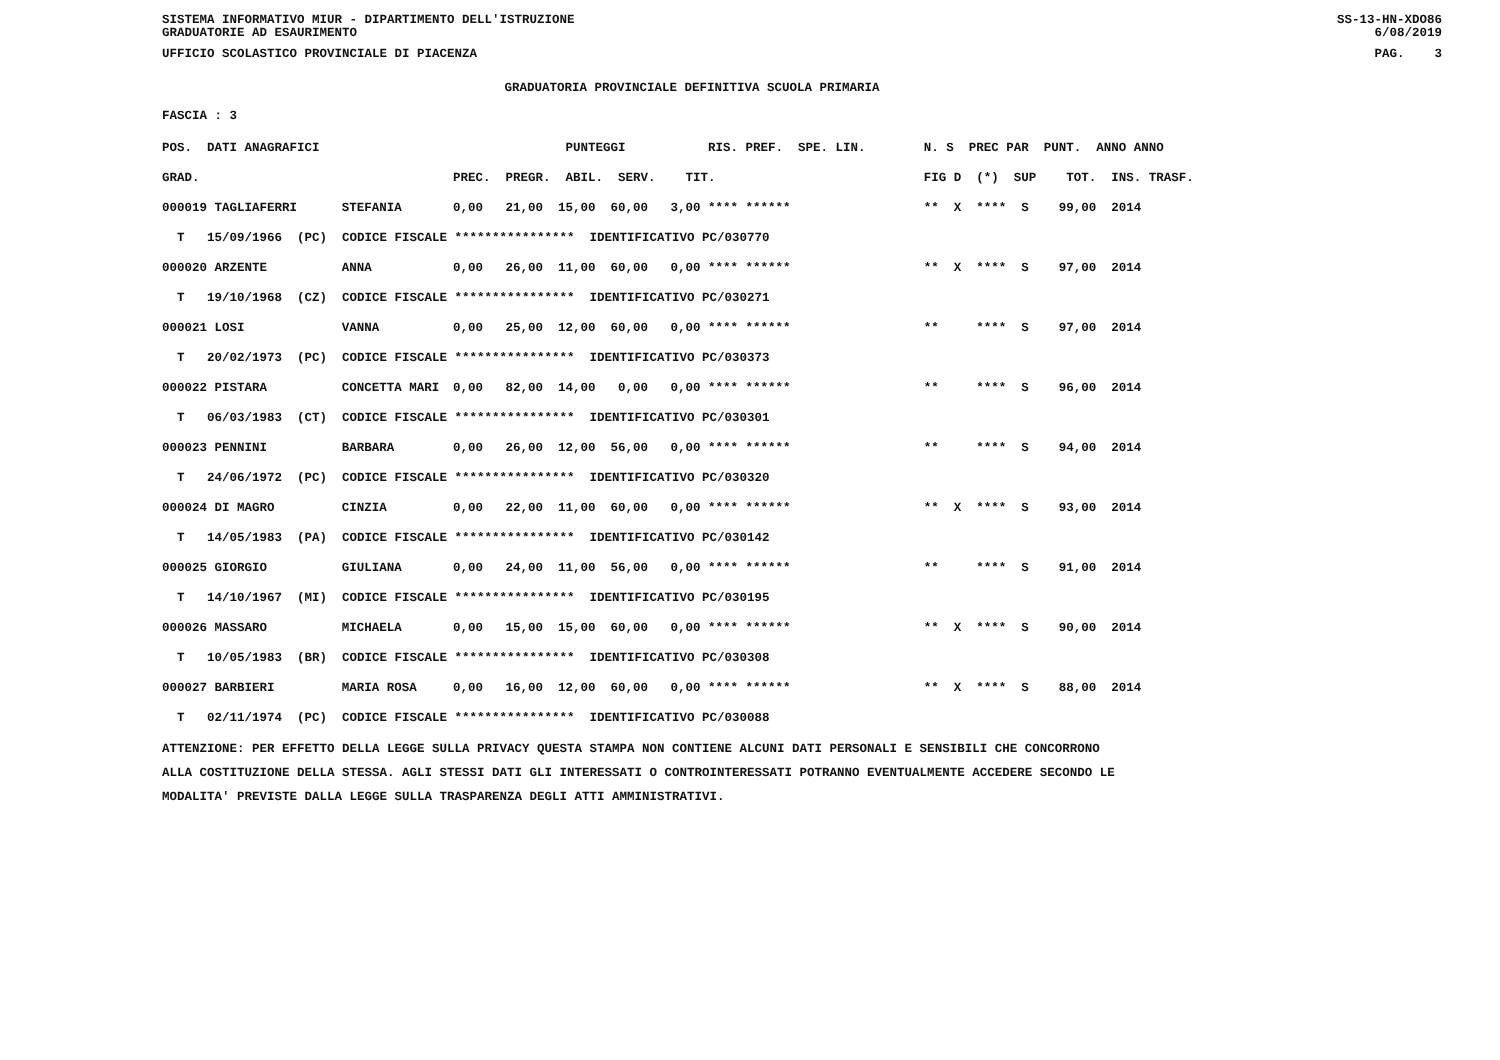SISTEMA INFORMATIVO MIUR - DIPARTIMENTO DELL'ISTRUZIONE
GRADUATORIE AD ESAURIMENTO SS-13-HN-XDO86
6/08/2019
UFFICIO SCOLASTICO PROVINCIALE DI PIACENZA PAG. 3
GRADUATORIA PROVINCIALE DEFINITIVA SCUOLA PRIMARIA
FASCIA : 3
| POS. DATI ANAGRAFICI | | PUNTEGGI RIS. PREF. SPE. LIN. | N. S PREC PAR PUNT. ANNO ANNO |
| --- | --- | --- | --- |
| GRAD. | | PREC. PREGR. ABIL. SERV. TIT. | FIG D (*) SUP TOT. INS. TRASF. |
| 000019 TAGLIAFERRI | STEFANIA | 0,00 21,00 15,00 60,00 3,00 **** ****** | ** X **** S 99,00 2014 |
| T 15/09/1966 (PC) CODICE FISCALE **************** IDENTIFICATIVO PC/030770 | | | |
| 000020 ARZENTE | ANNA | 0,00 26,00 11,00 60,00 0,00 **** ****** | ** X **** S 97,00 2014 |
| T 19/10/1968 (CZ) CODICE FISCALE **************** IDENTIFICATIVO PC/030271 | | | |
| 000021 LOSI | VANNA | 0,00 25,00 12,00 60,00 0,00 **** ****** | ** **** S 97,00 2014 |
| T 20/02/1973 (PC) CODICE FISCALE **************** IDENTIFICATIVO PC/030373 | | | |
| 000022 PISTARA | CONCETTA MARI | 0,00 82,00 14,00 0,00 0,00 **** ****** | ** **** S 96,00 2014 |
| T 06/03/1983 (CT) CODICE FISCALE **************** IDENTIFICATIVO PC/030301 | | | |
| 000023 PENNINI | BARBARA | 0,00 26,00 12,00 56,00 0,00 **** ****** | ** **** S 94,00 2014 |
| T 24/06/1972 (PC) CODICE FISCALE **************** IDENTIFICATIVO PC/030320 | | | |
| 000024 DI MAGRO | CINZIA | 0,00 22,00 11,00 60,00 0,00 **** ****** | ** X **** S 93,00 2014 |
| T 14/05/1983 (PA) CODICE FISCALE **************** IDENTIFICATIVO PC/030142 | | | |
| 000025 GIORGIO | GIULIANA | 0,00 24,00 11,00 56,00 0,00 **** ****** | ** **** S 91,00 2014 |
| T 14/10/1967 (MI) CODICE FISCALE **************** IDENTIFICATIVO PC/030195 | | | |
| 000026 MASSARO | MICHAELA | 0,00 15,00 15,00 60,00 0,00 **** ****** | ** X **** S 90,00 2014 |
| T 10/05/1983 (BR) CODICE FISCALE **************** IDENTIFICATIVO PC/030308 | | | |
| 000027 BARBIERI | MARIA ROSA | 0,00 16,00 12,00 60,00 0,00 **** ****** | ** X **** S 88,00 2014 |
| T 02/11/1974 (PC) CODICE FISCALE **************** IDENTIFICATIVO PC/030088 | | | |
ATTENZIONE: PER EFFETTO DELLA LEGGE SULLA PRIVACY QUESTA STAMPA NON CONTIENE ALCUNI DATI PERSONALI E SENSIBILI CHE CONCORRONO
ALLA COSTITUZIONE DELLA STESSA. AGLI STESSI DATI GLI INTERESSATI O CONTROINTERESSATI POTRANNO EVENTUALMENTE ACCEDERE SECONDO LE
MODALITA' PREVISTE DALLA LEGGE SULLA TRASPARENZA DEGLI ATTI AMMINISTRATIVI.